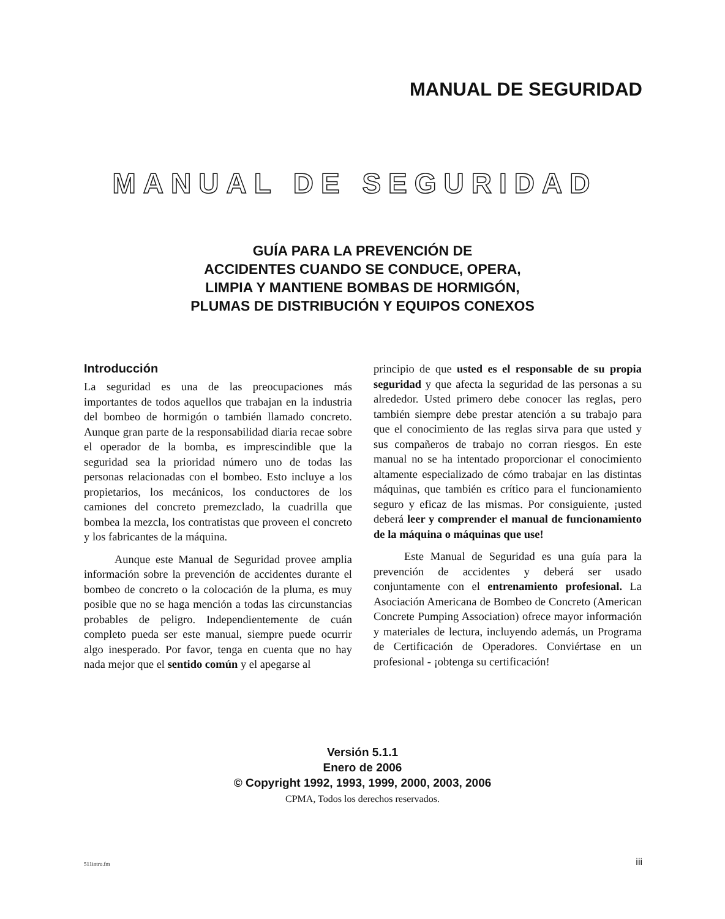MANUAL DE SEGURIDAD
MANUAL DE SEGURIDAD
GUÍA PARA LA PREVENCIÓN DE
ACCIDENTES CUANDO SE CONDUCE, OPERA,
LIMPIA Y MANTIENE BOMBAS DE HORMIGÓN,
PLUMAS DE DISTRIBUCIÓN Y EQUIPOS CONEXOS
Introducción
La seguridad es una de las preocupaciones más importantes de todos aquellos que trabajan en la industria del bombeo de hormigón o también llamado concreto. Aunque gran parte de la responsabilidad diaria recae sobre el operador de la bomba, es imprescindible que la seguridad sea la prioridad número uno de todas las personas relacionadas con el bombeo. Esto incluye a los propietarios, los mecánicos, los conductores de los camiones del concreto premezclado, la cuadrilla que bombea la mezcla, los contratistas que proveen el concreto y los fabricantes de la máquina.
Aunque este Manual de Seguridad provee amplia información sobre la prevención de accidentes durante el bombeo de concreto o la colocación de la pluma, es muy posible que no se haga mención a todas las circunstancias probables de peligro. Independientemente de cuán completo pueda ser este manual, siempre puede ocurrir algo inesperado. Por favor, tenga en cuenta que no hay nada mejor que el sentido común y el apegarse al
principio de que usted es el responsable de su propia seguridad y que afecta la seguridad de las personas a su alrededor. Usted primero debe conocer las reglas, pero también siempre debe prestar atención a su trabajo para que el conocimiento de las reglas sirva para que usted y sus compañeros de trabajo no corran riesgos. En este manual no se ha intentado proporcionar el conocimiento altamente especializado de cómo trabajar en las distintas máquinas, que también es crítico para el funcionamiento seguro y eficaz de las mismas. Por consiguiente, ¡usted deberá leer y comprender el manual de funcionamiento de la máquina o máquinas que use!
Este Manual de Seguridad es una guía para la prevención de accidentes y deberá ser usado conjuntamente con el entrenamiento profesional. La Asociación Americana de Bombeo de Concreto (American Concrete Pumping Association) ofrece mayor información y materiales de lectura, incluyendo además, un Programa de Certificación de Operadores. Conviértase en un profesional - ¡obtenga su certificación!
Versión 5.1.1
Enero de 2006
© Copyright 1992, 1993, 1999, 2000, 2003, 2006
CPMA, Todos los derechos reservados.
511intro.fm iii